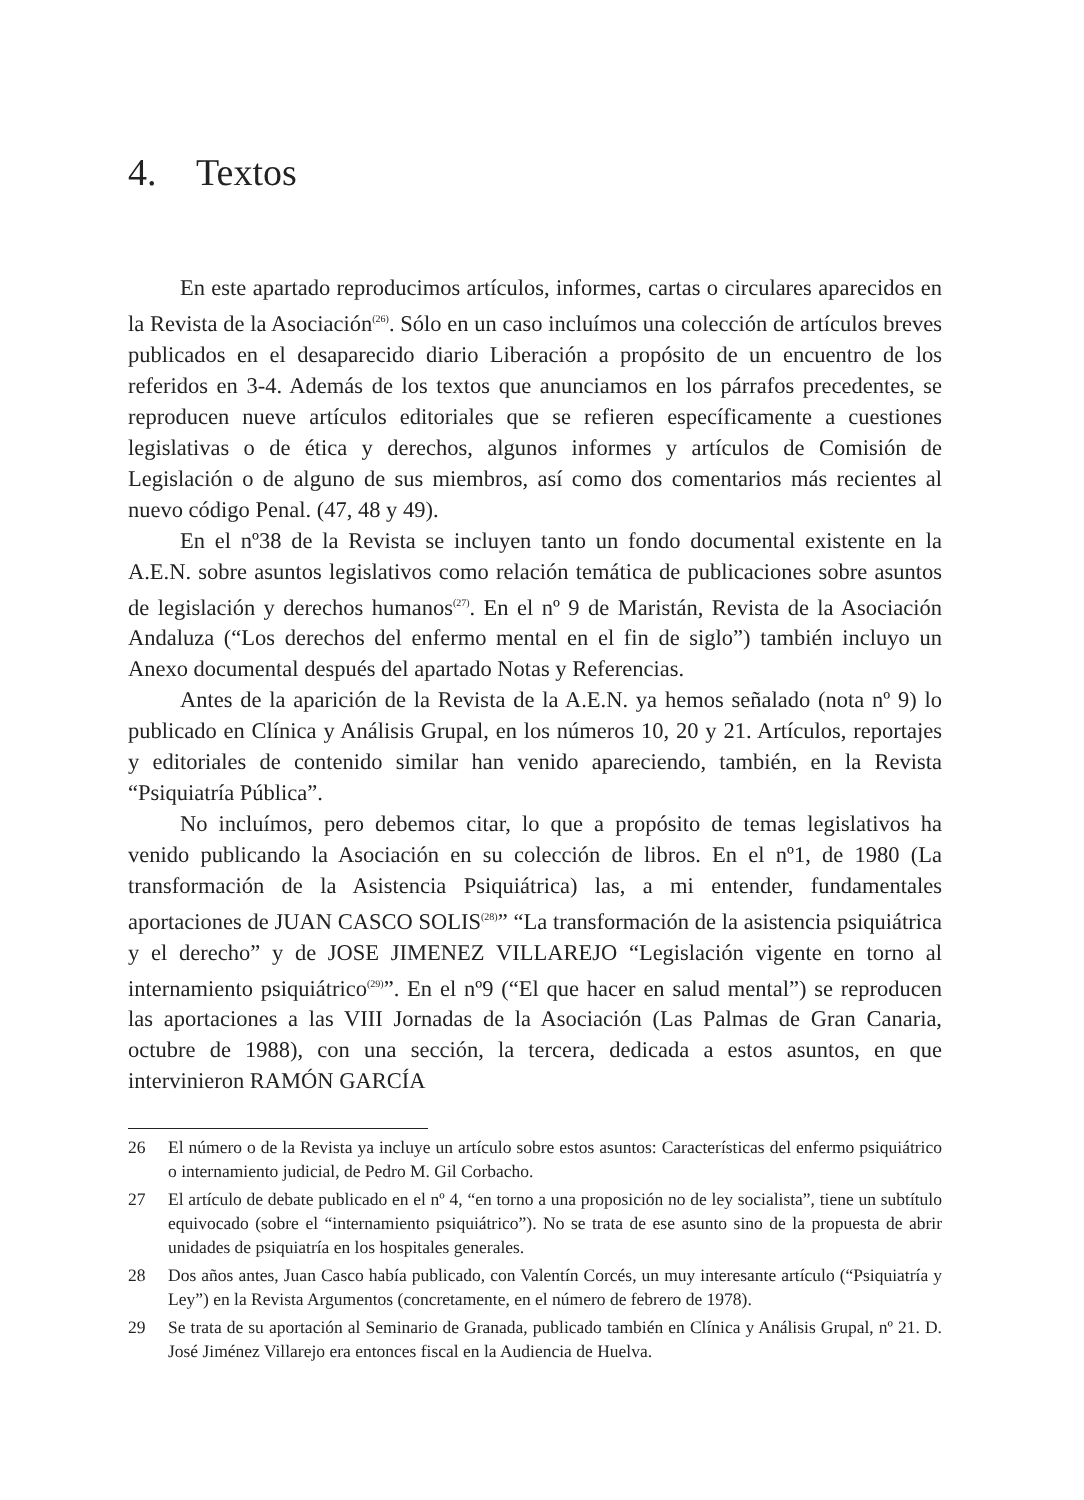4. Textos
En este apartado reproducimos artículos, informes, cartas o circulares aparecidos en la Revista de la Asociación<sup>(26)</sup>. Sólo en un caso incluímos una colección de artículos breves publicados en el desaparecido diario Liberación a propósito de un encuentro de los referidos en 3-4. Además de los textos que anunciamos en los párrafos precedentes, se reproducen nueve artículos editoriales que se refieren específicamente a cuestiones legislativas o de ética y derechos, algunos informes y artículos de Comisión de Legislación o de alguno de sus miembros, así como dos comentarios más recientes al nuevo código Penal. (47, 48 y 49).
En el nº38 de la Revista se incluyen tanto un fondo documental existente en la A.E.N. sobre asuntos legislativos como relación temática de publicaciones sobre asuntos de legislación y derechos humanos<sup>(27)</sup>. En el nº 9 de Maristán, Revista de la Asociación Andaluza (“Los derechos del enfermo mental en el fin de siglo”) también incluyo un Anexo documental después del apartado Notas y Referencias.
Antes de la aparición de la Revista de la A.E.N. ya hemos señalado (nota nº 9) lo publicado en Clínica y Análisis Grupal, en los números 10, 20 y 21. Artículos, reportajes y editoriales de contenido similar han venido apareciendo, también, en la Revista “Psiquiatría Pública”.
No incluímos, pero debemos citar, lo que a propósito de temas legislativos ha venido publicando la Asociación en su colección de libros. En el nº1, de 1980 (La transformación de la Asistencia Psiquiátrica) las, a mi entender, fundamentales aportaciones de JUAN CASCO SOLIS<sup>(28)</sup>” “La transformación de la asistencia psiquiátrica y el derecho” y de JOSE JIMENEZ VILLAREJO “Legislación vigente en torno al internamiento psiquiátrico<sup>(29)</sup>”. En el nº9 (“El que hacer en salud mental”) se reproducen las aportaciones a las VIII Jornadas de la Asociación (Las Palmas de Gran Canaria, octubre de 1988), con una sección, la tercera, dedicada a estos asuntos, en que intervinieron RAMÓN GARCÍA
26 El número o de la Revista ya incluye un artículo sobre estos asuntos: Características del enfermo psiquiátrico o internamiento judicial, de Pedro M. Gil Corbacho.
27 El artículo de debate publicado en el nº 4, “en torno a una proposición no de ley socialista”, tiene un subtítulo equivocado (sobre el “internamiento psiquiátrico”). No se trata de ese asunto sino de la propuesta de abrir unidades de psiquiatría en los hospitales generales.
28 Dos años antes, Juan Casco había publicado, con Valentín Corcés, un muy interesante artículo (“Psiquiatría y Ley”) en la Revista Argumentos (concretamente, en el número de febrero de 1978).
29 Se trata de su aportación al Seminario de Granada, publicado también en Clínica y Análisis Grupal, nº 21. D. José Jiménez Villarejo era entonces fiscal en la Audiencia de Huelva.